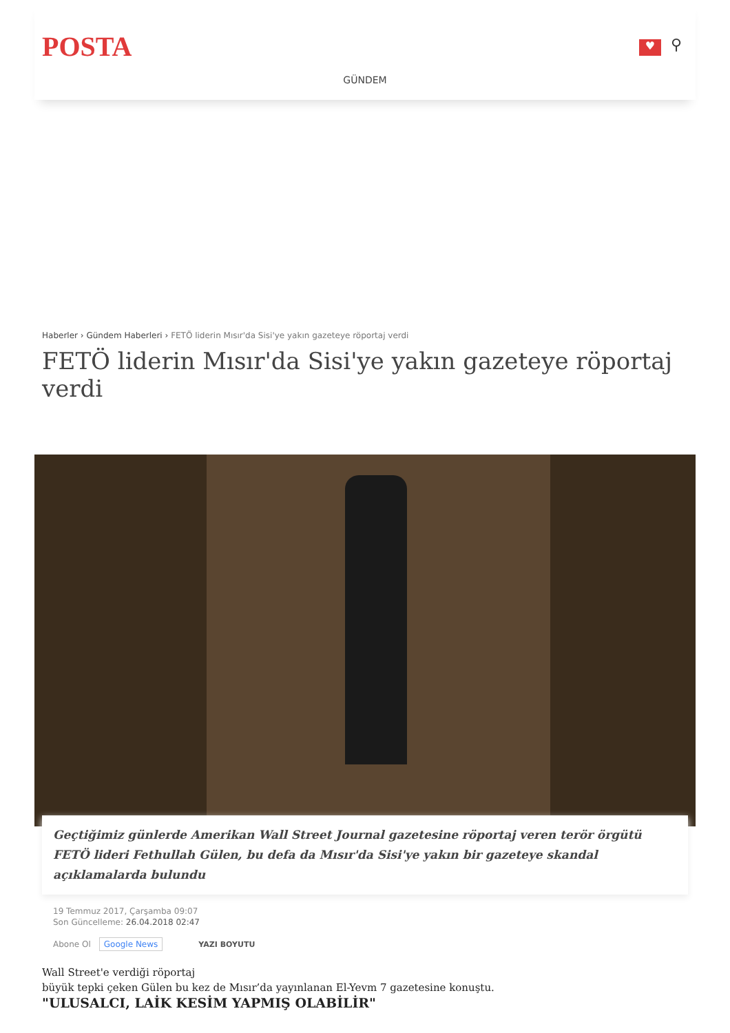POSTA ♥ ⚲
GÜNDEM
Haberler › Gündem Haberleri › FETÖ liderin Mısır'da Sisi'ye yakın gazeteye röportaj verdi
FETÖ liderin Mısır'da Sisi'ye yakın gazeteye röportaj verdi
Geçtiğimiz günlerde Amerikan Wall Street Journal gazetesine röportaj veren terör örgütü FETÖ lideri Fethullah Gülen, bu defa da Mısır'da Sisi'ye yakın bir gazeteye skandal açıklamalarda bulundu
19 Temmuz 2017, Çarşamba 09:07
Son Güncelleme: 26.04.2018 02:47
Abone Ol Google News YAZI BOYUTU
Wall Street'e verdiği röportaj
büyük tepki çeken Gülen bu kez de Mısır’da yayınlanan El-Yevm 7 gazetesine konuştu.
"ULUSALCI, LAİK KESİM YAPMIŞ OLABİLİR"